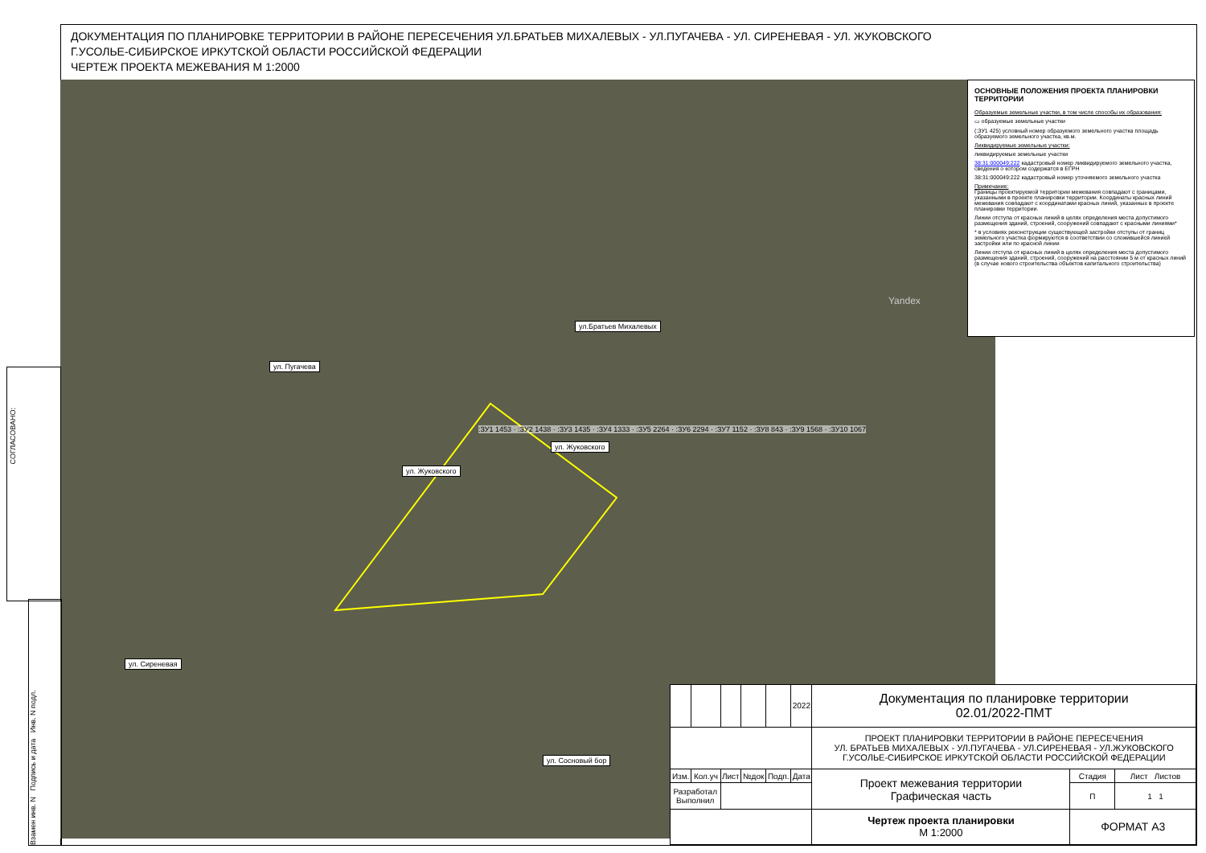ДОКУМЕНТАЦИЯ ПО ПЛАНИРОВКЕ ТЕРРИТОРИИ В РАЙОНЕ ПЕРЕСЕЧЕНИЯ УЛ.БРАТЬЕВ МИХАЛЕВЫХ - УЛ.ПУГАЧЕВА - УЛ. СИРЕНЕВАЯ - УЛ. ЖУКОВСКОГО
Г.УСОЛЬЕ-СИБИРСКОЕ ИРКУТСКОЙ ОБЛАСТИ РОССИЙСКОЙ ФЕДЕРАЦИИ
ЧЕРТЕЖ ПРОЕКТА МЕЖЕВАНИЯ М 1:2000
ул. Пугачева
ул.Братьев Михалевых
ул. Жуковского
ул. Жуковского
ул. Сиреневая
ул. Сосновый бор
:ЗУ1 1453 · :ЗУ2 1438 · :ЗУ3 1435 · :ЗУ4 1333 · :ЗУ5 2264 · :ЗУ6 2294 · :ЗУ7 1152 · :ЗУ8 843 · :ЗУ9 1568 · :ЗУ10 1067
Yandex
ОСНОВНЫЕ ПОЛОЖЕНИЯ ПРОЕКТА ПЛАНИРОВКИ ТЕРРИТОРИИ
Образуемые земельные участки, в том числе способы их образования:
▭ образуемые земельные участки
(:ЗУ1 425) условный номер образуемого земельного участка площадь образуемого земельного участка, кв.м.
Ликвидируемые земельные участки:
ликвидируемые земельные участки
38:31:000049:222 кадастровый номер ликвидируемого земельного участка, сведения о котором содержатся в ЕГРН
38:31:000049:222 кадастровый номер уточняемого земельного участка
Примечание:
Границы проектируемой территории межевания совпадают с границами, указанными в проекте планировки территории. Координаты красных линий межевания совпадают с координатами красных линий, указанных в проекте планировки территории.
Линии отступа от красных линий в целях определения места допустимого размещения зданий, строений, сооружений совпадают с красными линиями*
* в условиях реконструкции существующей застройки отступы от границ земельного участка формируются в соответствии со сложившейся линией застройки или по красной линии
Линии отступа от красных линий в целях определения места допустимого размещения зданий, строений, сооружений на расстоянии 5 м от красных линий (в случае нового строительства объектов капитального строительства)
СОГЛАСОВАНО:
Взамен инв. N Подпись и дата Инв. N подл.
| | | | | | 2022 | Документация по планировке территории 02.01/2022-ПМТ | | |
| | | | | | | ПРОЕКТ ПЛАНИРОВКИ ТЕРРИТОРИИ В РАЙОНЕ ПЕРЕСЕЧЕНИЯ УЛ. БРАТЬЕВ МИХАЛЕВЫХ - УЛ.ПУГАЧЕВА - УЛ.СИРЕНЕВАЯ - УЛ.ЖУКОВСКОГО Г.УСОЛЬЕ-СИБИРСКОЕ ИРКУТСКОЙ ОБЛАСТИ РОССИЙСКОЙ ФЕДЕРАЦИИ | | |
| Изм. | Кол.уч | Лист | №док | Подп. | Дата | Проект межевания территории Графическая часть | Стадия | Лист Листов |
| Разработал Выполнил | | | | | | | П | 1 1 |
| | | | | | | Чертеж проекта планировки М 1:2000 | ФОРМАТ А3 | |